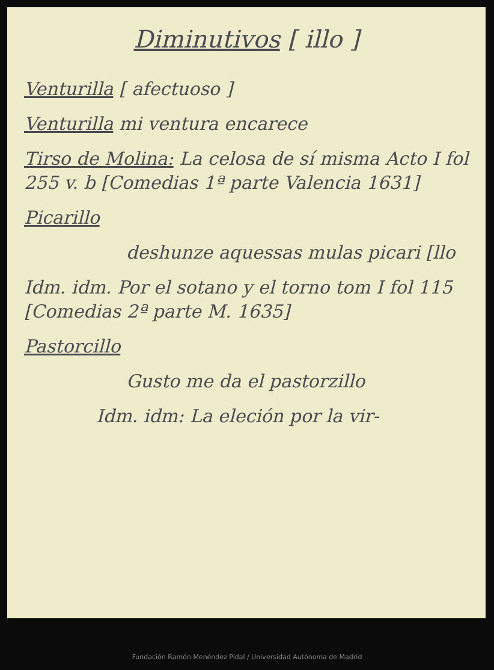Diminutivos [ illo ]
Venturilla [ afectuoso ]
Venturilla mi ventura encarece
Tirso de Molina: La celosa de sí misma Acto I fol 255 v. b [Comedias 1ª parte Valencia 1631]
Picarillo
deshunze aquessas mulas picari [llo
Idm. idm. Por el sotano y el torno tom I fol 115 [Comedias 2ª parte M. 1635]
Pastorcillo
Gusto me da el pastorzillo
Idm. idm: La eleción por la vir-
Fundación Ramón Menéndez Pidal / Universidad Autónoma de Madrid